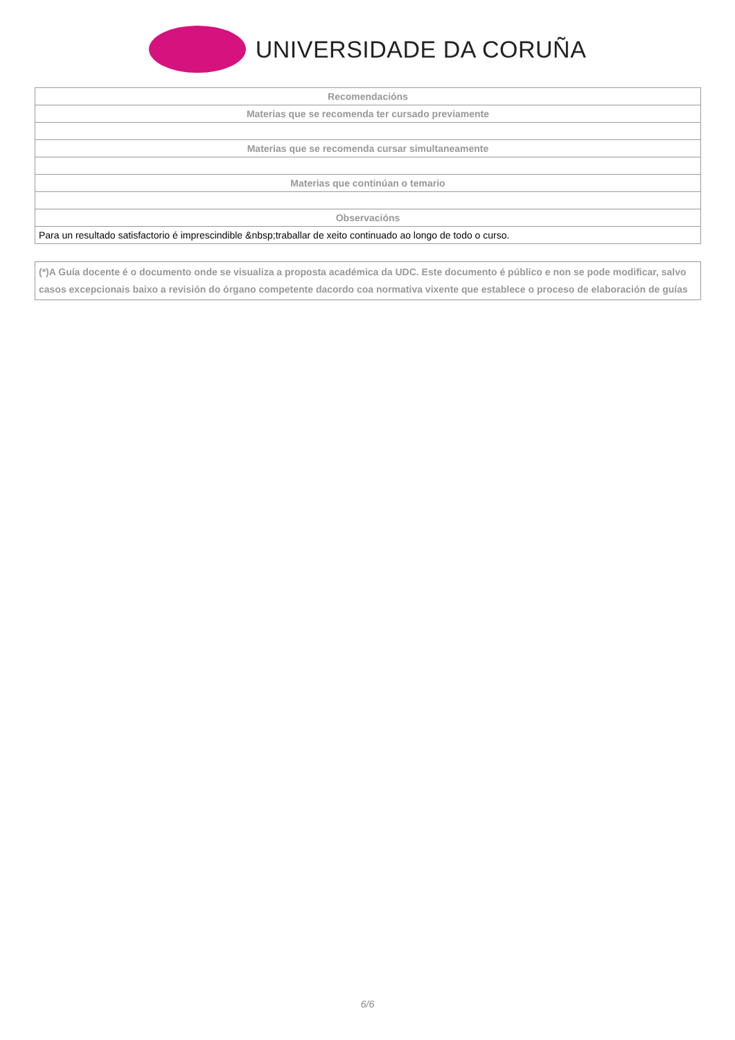UNIVERSIDADE DA CORUÑA
| Recomendacións |
| --- |
| Materias que se recomenda ter cursado previamente |
| Materias que se recomenda cursar simultaneamente |
| Materias que continúan o temario |
| Observacións |
| Para un resultado satisfactorio é imprescindible &nbsp;traballar de xeito continuado ao longo de todo o curso. |
(*)A Guía docente é o documento onde se visualiza a proposta académica da UDC. Este documento é público e non se pode modificar, salvo casos excepcionais baixo a revisión do órgano competente dacordo coa normativa vixente que establece o proceso de elaboración de guías
6/6